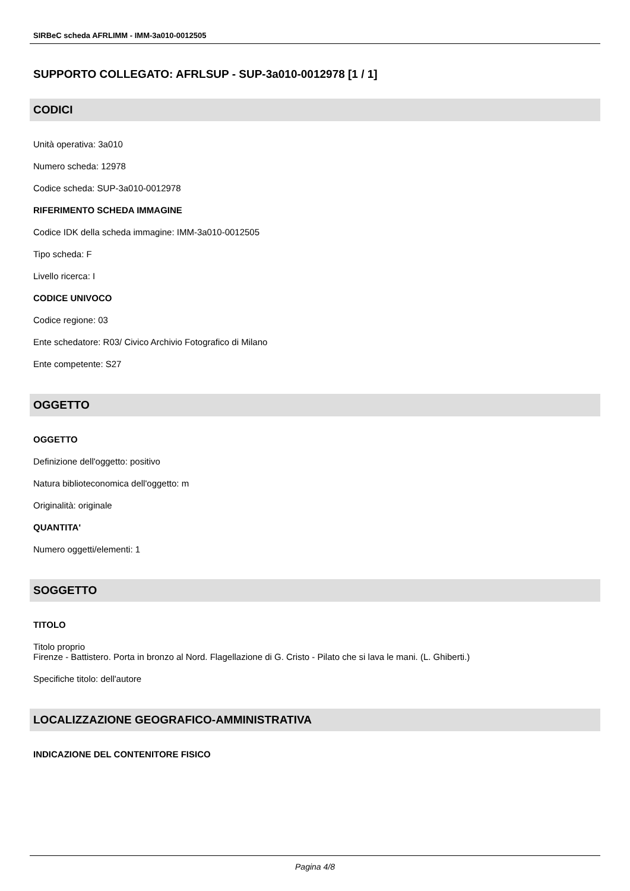SIRBeC scheda AFRLIMM - IMM-3a010-0012505
SUPPORTO COLLEGATO: AFRLSUP - SUP-3a010-0012978 [1 / 1]
CODICI
Unità operativa: 3a010
Numero scheda: 12978
Codice scheda: SUP-3a010-0012978
RIFERIMENTO SCHEDA IMMAGINE
Codice IDK della scheda immagine: IMM-3a010-0012505
Tipo scheda: F
Livello ricerca: I
CODICE UNIVOCO
Codice regione: 03
Ente schedatore: R03/ Civico Archivio Fotografico di Milano
Ente competente: S27
OGGETTO
OGGETTO
Definizione dell'oggetto: positivo
Natura biblioteconomica dell'oggetto: m
Originalità: originale
QUANTITA'
Numero oggetti/elementi: 1
SOGGETTO
TITOLO
Titolo proprio
Firenze - Battistero. Porta in bronzo al Nord. Flagellazione di G. Cristo - Pilato che si lava le mani. (L. Ghiberti.)
Specifiche titolo: dell'autore
LOCALIZZAZIONE GEOGRAFICO-AMMINISTRATIVA
INDICAZIONE DEL CONTENITORE FISICO
Pagina 4/8